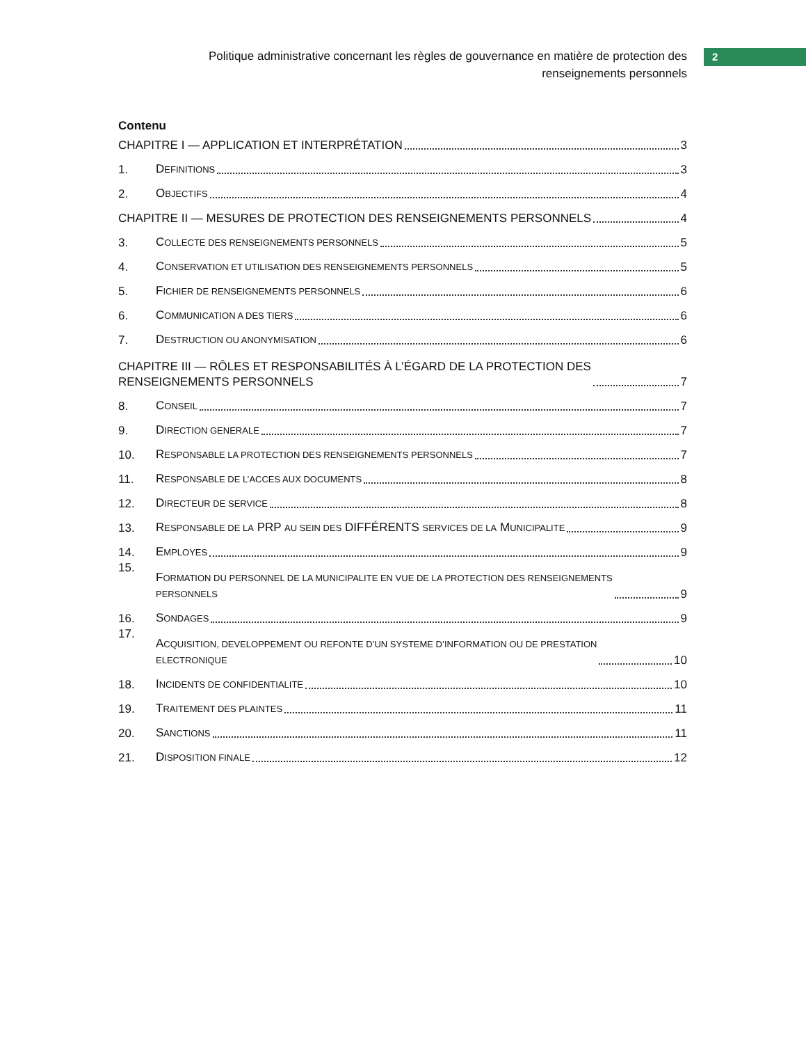Politique administrative concernant les règles de gouvernance en matière de protection des
renseignements personnels
2
Contenu
CHAPITRE I — APPLICATION ET INTERPRÉTATION 3
1. DEFINITIONS 3
2. OBJECTIFS 4
CHAPITRE II — MESURES DE PROTECTION DES RENSEIGNEMENTS PERSONNELS 4
3. COLLECTE DES RENSEIGNEMENTS PERSONNELS 5
4. CONSERVATION ET UTILISATION DES RENSEIGNEMENTS PERSONNELS 5
5. FICHIER DE RENSEIGNEMENTS PERSONNELS 6
6. COMMUNICATION A DES TIERS 6
7. DESTRUCTION OU ANONYMISATION 6
CHAPITRE III — RÔLES ET RESPONSABILITÉS À L’ÉGARD DE LA PROTECTION DES
RENSEIGNEMENTS PERSONNELS 7
8. CONSEIL 7
9. DIRECTION GENERALE 7
10. RESPONSABLE LA PROTECTION DES RENSEIGNEMENTS PERSONNELS 7
11. RESPONSABLE DE L’ACCES AUX DOCUMENTS 8
12. DIRECTEUR DE SERVICE 8
13. RESPONSABLE DE LA PRP AU SEIN DES DIFFÉRENTS SERVICES DE LA MUNICIPALITE 9
14. EMPLOYES 9
15. FORMATION DU PERSONNEL DE LA MUNICIPALITE EN VUE DE LA PROTECTION DES RENSEIGNEMENTS
PERSONNELS 9
16. SONDAGES 9
17. ACQUISITION, DEVELOPPEMENT OU REFONTE D’UN SYSTEME D’INFORMATION OU DE PRESTATION
ELECTRONIQUE 10
18. INCIDENTS DE CONFIDENTIALITE 10
19. TRAITEMENT DES PLAINTES 11
20. SANCTIONS 11
21. DISPOSITION FINALE 12